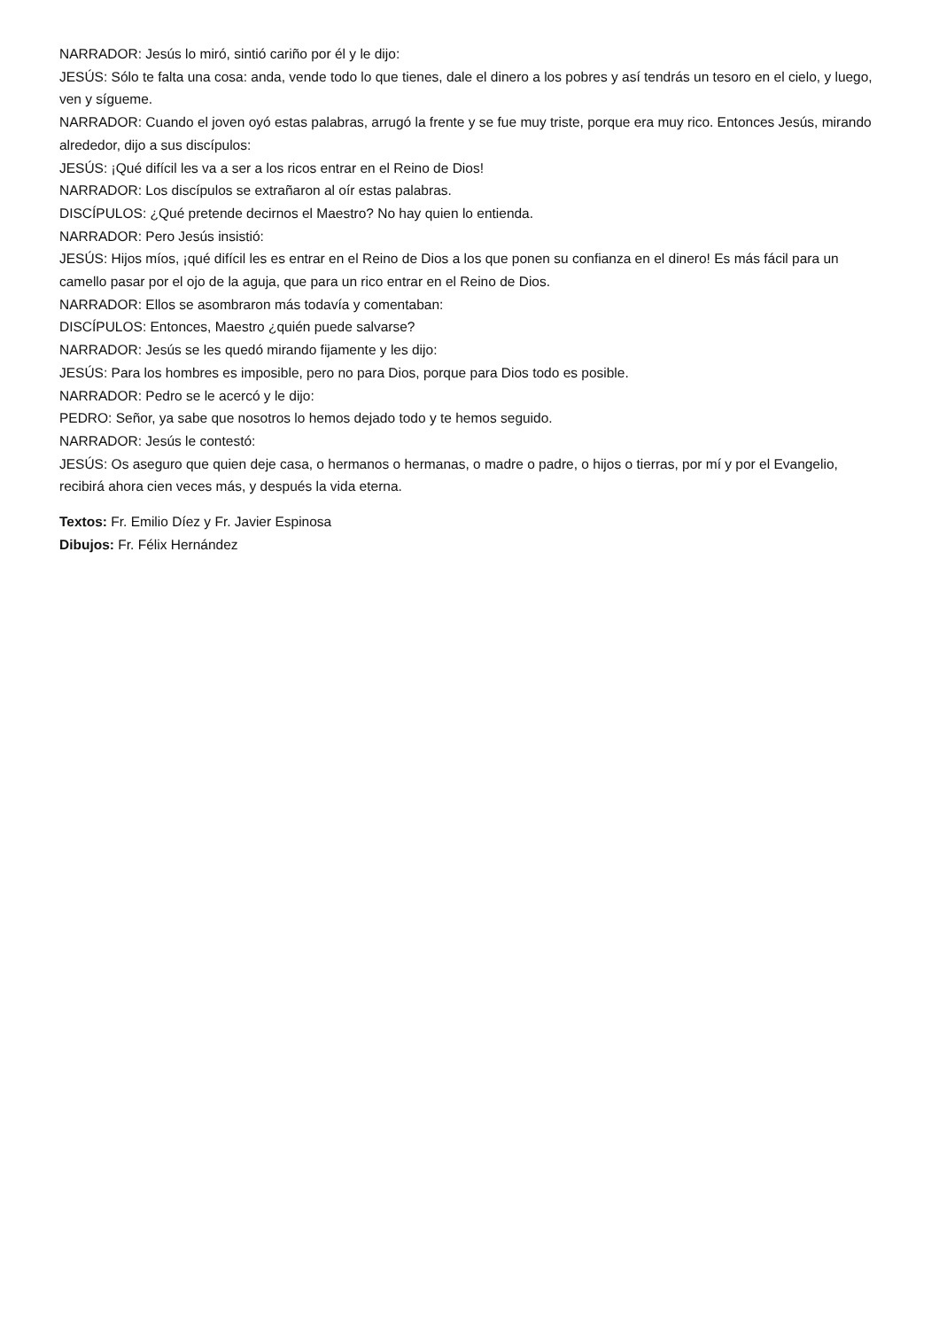NARRADOR: Jesús lo miró, sintió cariño por él y le dijo:
JESÚS: Sólo te falta una cosa: anda, vende todo lo que tienes, dale el dinero a los pobres y así tendrás un tesoro en el cielo, y luego, ven y sígueme.
NARRADOR: Cuando el joven oyó estas palabras, arrugó la frente y se fue muy triste, porque era muy rico. Entonces Jesús, mirando alrededor, dijo a sus discípulos:
JESÚS: ¡Qué difícil les va a ser a los ricos entrar en el Reino de Dios!
NARRADOR: Los discípulos se extrañaron al oír estas palabras.
DISCÍPULOS: ¿Qué pretende decirnos el Maestro? No hay quien lo entienda.
NARRADOR: Pero Jesús insistió:
JESÚS: Hijos míos, ¡qué difícil les es entrar en el Reino de Dios a los que ponen su confianza en el dinero! Es más fácil para un camello pasar por el ojo de la aguja, que para un rico entrar en el Reino de Dios.
NARRADOR: Ellos se asombraron más todavía y comentaban:
DISCÍPULOS: Entonces, Maestro ¿quién puede salvarse?
NARRADOR: Jesús se les quedó mirando fijamente y les dijo:
JESÚS: Para los hombres es imposible, pero no para Dios, porque para Dios todo es posible.
NARRADOR: Pedro se le acercó y le dijo:
PEDRO: Señor, ya sabe que nosotros lo hemos dejado todo y te hemos seguido.
NARRADOR: Jesús le contestó:
JESÚS: Os aseguro que quien deje casa, o hermanos o hermanas, o madre o padre, o hijos o tierras, por mí y por el Evangelio, recibirá ahora cien veces más, y después la vida eterna.
Textos: Fr. Emilio Díez y Fr. Javier Espinosa
Dibujos: Fr. Félix Hernández